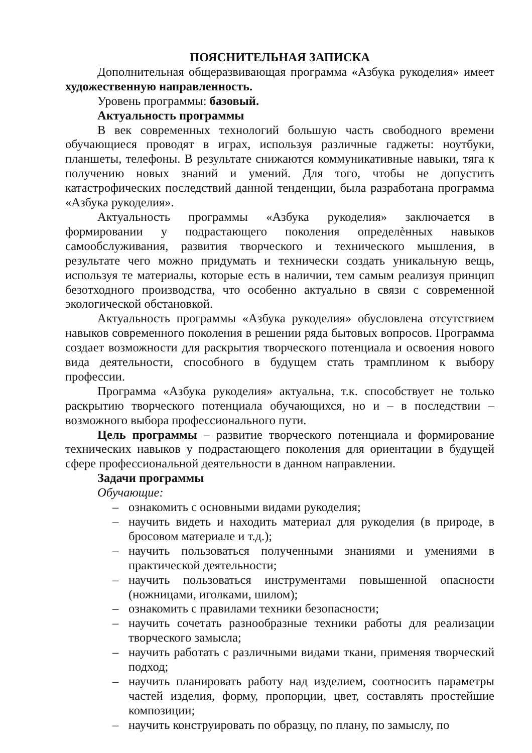ПОЯСНИТЕЛЬНАЯ ЗАПИСКА
Дополнительная общеразвивающая программа «Азбука рукоделия» имеет художественную направленность.
Уровень программы: базовый.
Актуальность программы
В век современных технологий большую часть свободного времени обучающиеся проводят в играх, используя различные гаджеты: ноутбуки, планшеты, телефоны. В результате снижаются коммуникативные навыки, тяга к получению новых знаний и умений. Для того, чтобы не допустить катастрофических последствий данной тенденции, была разработана программа «Азбука рукоделия».
Актуальность программы «Азбука рукоделия» заключается в формировании у подрастающего поколения определѐнных навыков самообслуживания, развития творческого и технического мышления, в результате чего можно придумать и технически создать уникальную вещь, используя те материалы, которые есть в наличии, тем самым реализуя принцип безотходного производства, что особенно актуально в связи с современной экологической обстановкой.
Актуальность программы «Азбука рукоделия» обусловлена отсутствием навыков современного поколения в решении ряда бытовых вопросов. Программа создает возможности для раскрытия творческого потенциала и освоения нового вида деятельности, способного в будущем стать трамплином к выбору профессии.
Программа «Азбука рукоделия» актуальна, т.к. способствует не только раскрытию творческого потенциала обучающихся, но и – в последствии – возможного выбора профессионального пути.
Цель программы – развитие творческого потенциала и формирование технических навыков у подрастающего поколения для ориентации в будущей сфере профессиональной деятельности в данном направлении.
Задачи программы
Обучающие:
– ознакомить с основными видами рукоделия;
– научить видеть и находить материал для рукоделия (в природе, в бросовом материале и т.д.);
– научить пользоваться полученными знаниями и умениями в практической деятельности;
– научить пользоваться инструментами повышенной опасности (ножницами, иголками, шилом);
– ознакомить с правилами техники безопасности;
– научить сочетать разнообразные техники работы для реализации творческого замысла;
– научить работать с различными видами ткани, применяя творческий подход;
– научить планировать работу над изделием, соотносить параметры частей изделия, форму, пропорции, цвет, составлять простейшие композиции;
– научить конструировать по образцу, по плану, по замыслу, по